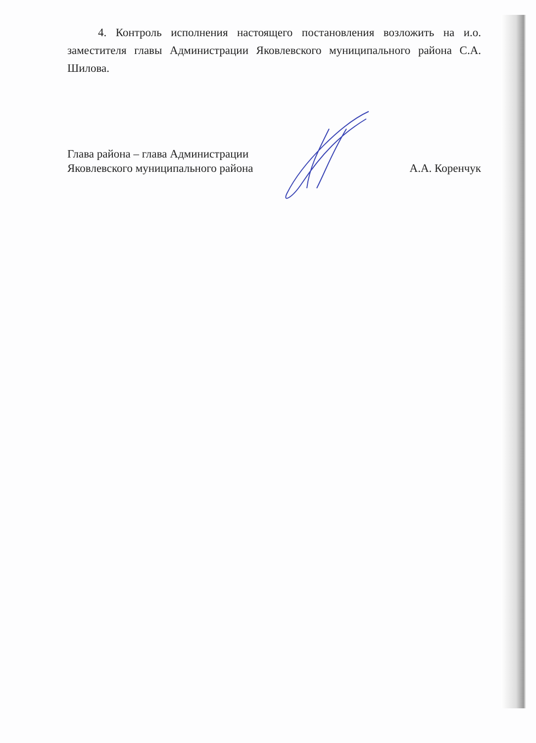4. Контроль исполнения настоящего постановления возложить на и.о. заместителя главы Администрации Яковлевского муниципального района С.А. Шилова.
Глава района – глава Администрации
Яковлевского муниципального района
А.А. Коренчук